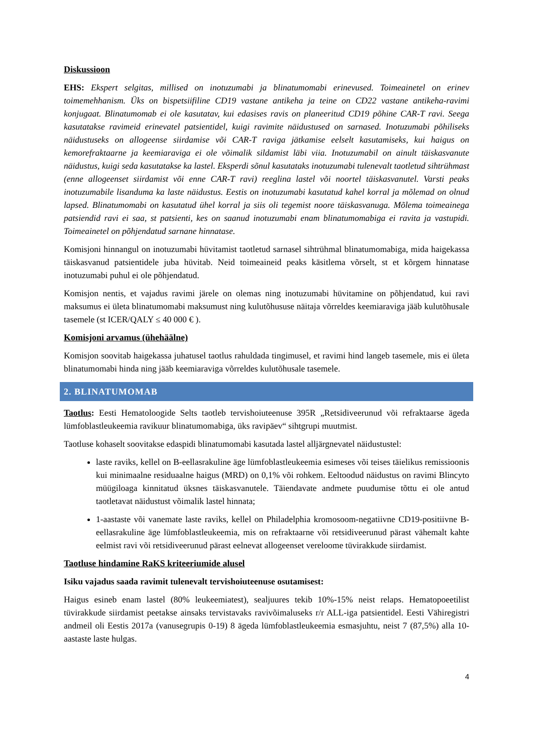Diskussioon
EHS: Ekspert selgitas, millised on inotuzumabi ja blinatumomabi erinevused. Toimeainetel on erinev toimemehhanism. Üks on bispetsiifiline CD19 vastane antikeha ja teine on CD22 vastane antikeha-ravimi konjugaat. Blinatumomab ei ole kasutatav, kui edasises ravis on planeeritud CD19 põhine CAR-T ravi. Seega kasutatakse ravimeid erinevatel patsientidel, kuigi ravimite näidustused on sarnased. Inotuzumabi põhiliseks näidustuseks on allogeense siirdamise või CAR-T raviga jätkamise eelselt kasutamiseks, kui haigus on kemorefraktaarne ja keemiaraviga ei ole võimalik sildamist läbi viia. Inotuzumabil on ainult täiskasvanute näidustus, kuigi seda kasutatakse ka lastel. Eksperdi sõnul kasutataks inotuzumabi tulenevalt taotletud sihtrühmast (enne allogeenset siirdamist või enne CAR-T ravi) reeglina lastel või noortel täiskasvanutel. Varsti peaks inotuzumabile lisanduma ka laste näidustus. Eestis on inotuzumabi kasutatud kahel korral ja mõlemad on olnud lapsed. Blinatumomabi on kasutatud ühel korral ja siis oli tegemist noore täiskasvanuga. Mõlema toimeainega patsiendid ravi ei saa, st patsienti, kes on saanud inotuzumabi enam blinatumomabiga ei ravita ja vastupidi. Toimeainetel on põhjendatud sarnane hinnatase.
Komisjoni hinnangul on inotuzumabi hüvitamist taotletud sarnasel sihtrühmal blinatumomabiga, mida haigekassa täiskasvanud patsientidele juba hüvitab. Neid toimeaineid peaks käsitlema võrselt, st et kõrgem hinnatase inotuzumabi puhul ei ole põhjendatud.
Komisjon nentis, et vajadus ravimi järele on olemas ning inotuzumabi hüvitamine on põhjendatud, kui ravi maksumus ei ületa blinatumomabi maksumust ning kulutõhususe näitaja võrreldes keemiaraviga jääb kulutõhusale tasemele (st ICER/QALY ≤ 40 000 € ).
Komisjoni arvamus (ühehäälne)
Komisjon soovitab haigekassa juhatusel taotlus rahuldada tingimusel, et ravimi hind langeb tasemele, mis ei ületa blinatumomabi hinda ning jääb keemiaraviga võrreldes kulutõhusale tasemele.
2. BLINATUMOMAB
Taotlus: Eesti Hematoloogide Selts taotleb tervishoiuteenuse 395R „Retsidiveerunud või refraktaarse ägeda lümfoblastleukeemia ravikuur blinatumomabiga, üks ravipäev“ sihtgrupi muutmist.
Taotluse kohaselt soovitakse edaspidi blinatumomabi kasutada lastel alljärgnevatel näidustustel:
laste raviks, kellel on B-eellasrakuline äge lümfoblastleukeemia esimeses või teises täielikus remissioonis kui minimaalne residuaalne haigus (MRD) on 0,1% või rohkem. Eeltoodud näidustus on ravimi Blincyto müügiloaga kinnitatud üksnes täiskasvanutele. Täiendavate andmete puudumise tõttu ei ole antud taotletavat näidustust võimalik lastel hinnata;
1-aastaste või vanemate laste raviks, kellel on Philadelphia kromosoom-negatiivne CD19-positiivne B-eellasrakuline äge lümfoblastleukeemia, mis on refraktaarne või retsidiveerunud pärast vähemalt kahte eelmist ravi või retsidiveerunud pärast eelnevat allogeenset vereloome tüvirakkude siirdamist.
Taotluse hindamine RaKS kriteeriumide alusel
Isiku vajadus saada ravimit tulenevalt tervishoiuteenuse osutamisest:
Haigus esineb enam lastel (80% leukeemiatest), sealjuures tekib 10%-15% neist relaps. Hematopoeetilist tüvirakkude siirdamist peetakse ainsaks tervistavaks ravivõimaluseks r/r ALL-iga patsientidel. Eesti Vähiregistri andmeil oli Eestis 2017a (vanusegrupis 0-19) 8 ägeda lümfoblastleukeemia esmasjuhtu, neist 7 (87,5%) alla 10-aastaste laste hulgas.
4